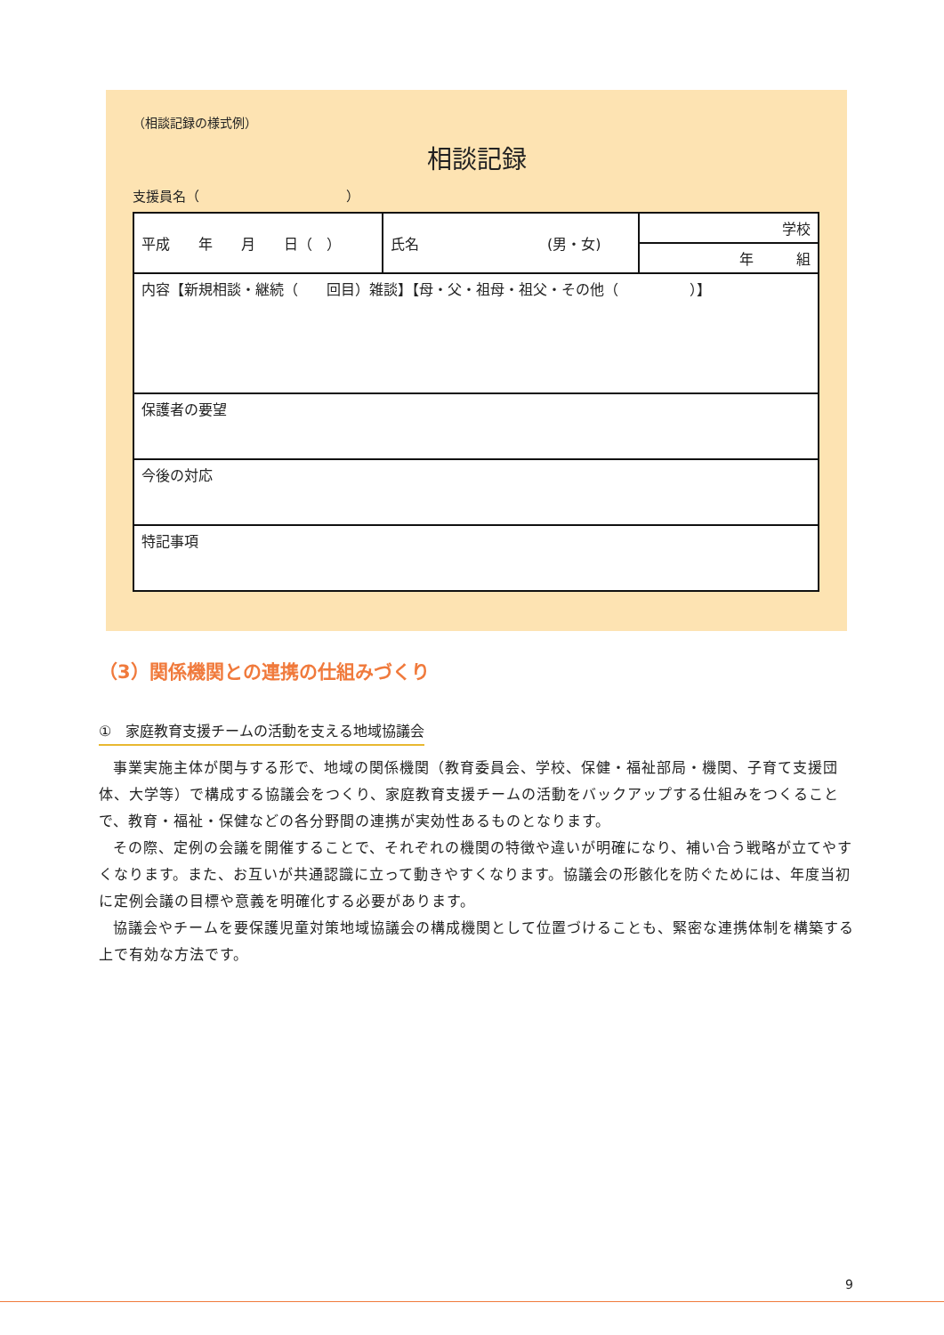（相談記録の様式例）
相談記録
支援員名（　　　　　　　　　　　）
| 平成 年 月 日（ ） | 氏名 (男・女) | 学校 |
| | | 年 組 |
| 内容【新規相談・継続（ 回目）雑談】【母・父・祖母・祖父・その他（ ）】 | | |
| 保護者の要望 | | |
| 今後の対応 | | |
| 特記事項 | | |
（3）関係機関との連携の仕組みづくり
①　家庭教育支援チームの活動を支える地域協議会
事業実施主体が関与する形で、地域の関係機関（教育委員会、学校、保健・福祉部局・機関、子育て支援団体、大学等）で構成する協議会をつくり、家庭教育支援チームの活動をバックアップする仕組みをつくることで、教育・福祉・保健などの各分野間の連携が実効性あるものとなります。
その際、定例の会議を開催することで、それぞれの機関の特徴や違いが明確になり、補い合う戦略が立てやすくなります。また、お互いが共通認識に立って動きやすくなります。協議会の形骸化を防ぐためには、年度当初に定例会議の目標や意義を明確化する必要があります。
協議会やチームを要保護児童対策地域協議会の構成機関として位置づけることも、緊密な連携体制を構築する上で有効な方法です。
9